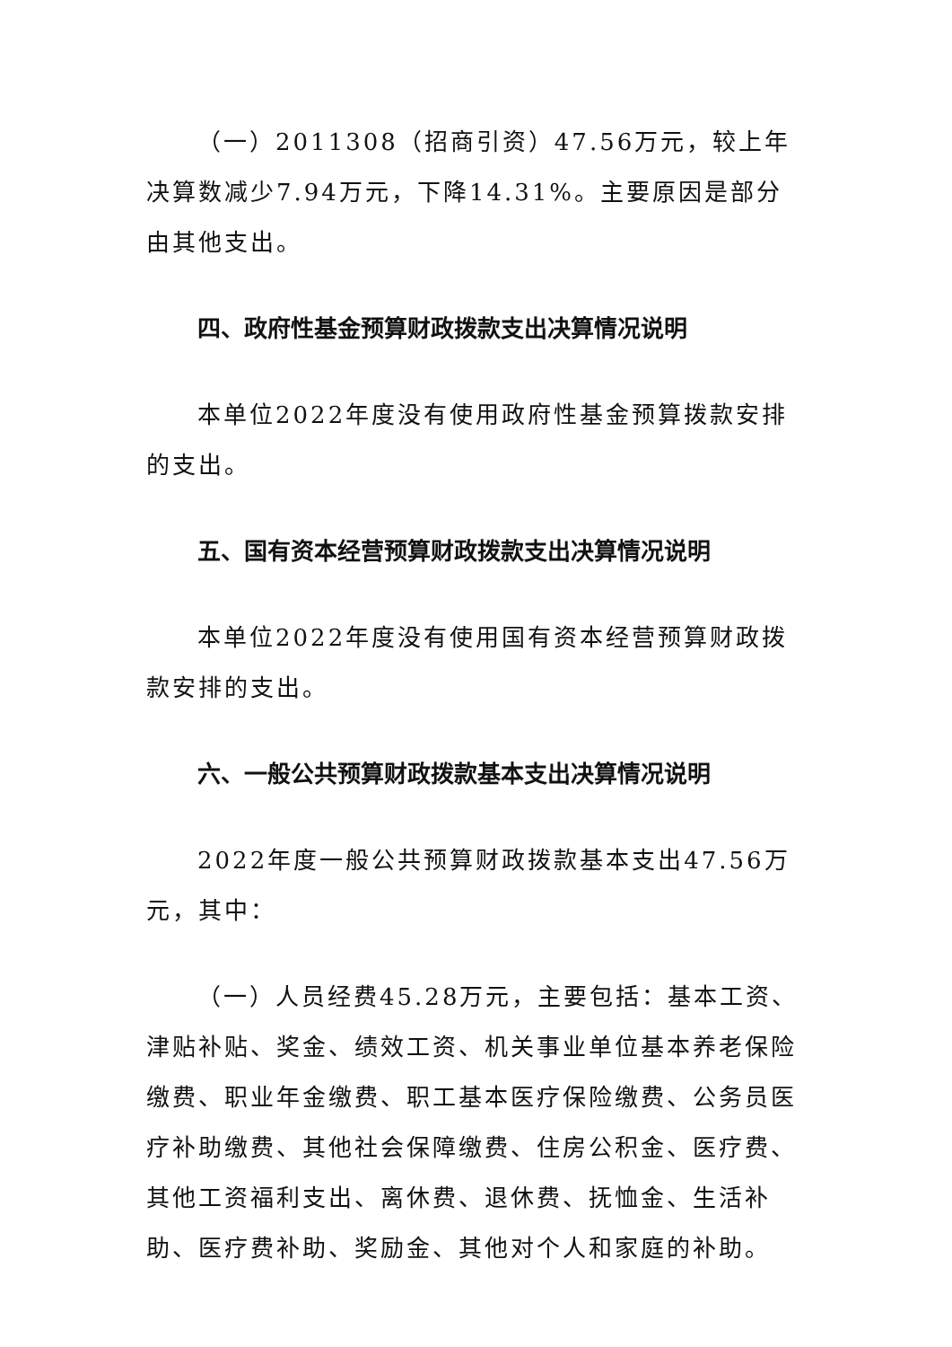（一）2011308（招商引资）47.56万元，较上年决算数减少7.94万元，下降14.31%。主要原因是部分由其他支出。
四、政府性基金预算财政拨款支出决算情况说明
本单位2022年度没有使用政府性基金预算拨款安排的支出。
五、国有资本经营预算财政拨款支出决算情况说明
本单位2022年度没有使用国有资本经营预算财政拨款安排的支出。
六、一般公共预算财政拨款基本支出决算情况说明
2022年度一般公共预算财政拨款基本支出47.56万元，其中：
（一）人员经费45.28万元，主要包括：基本工资、津贴补贴、奖金、绩效工资、机关事业单位基本养老保险缴费、职业年金缴费、职工基本医疗保险缴费、公务员医疗补助缴费、其他社会保障缴费、住房公积金、医疗费、其他工资福利支出、离休费、退休费、抚恤金、生活补助、医疗费补助、奖励金、其他对个人和家庭的补助。